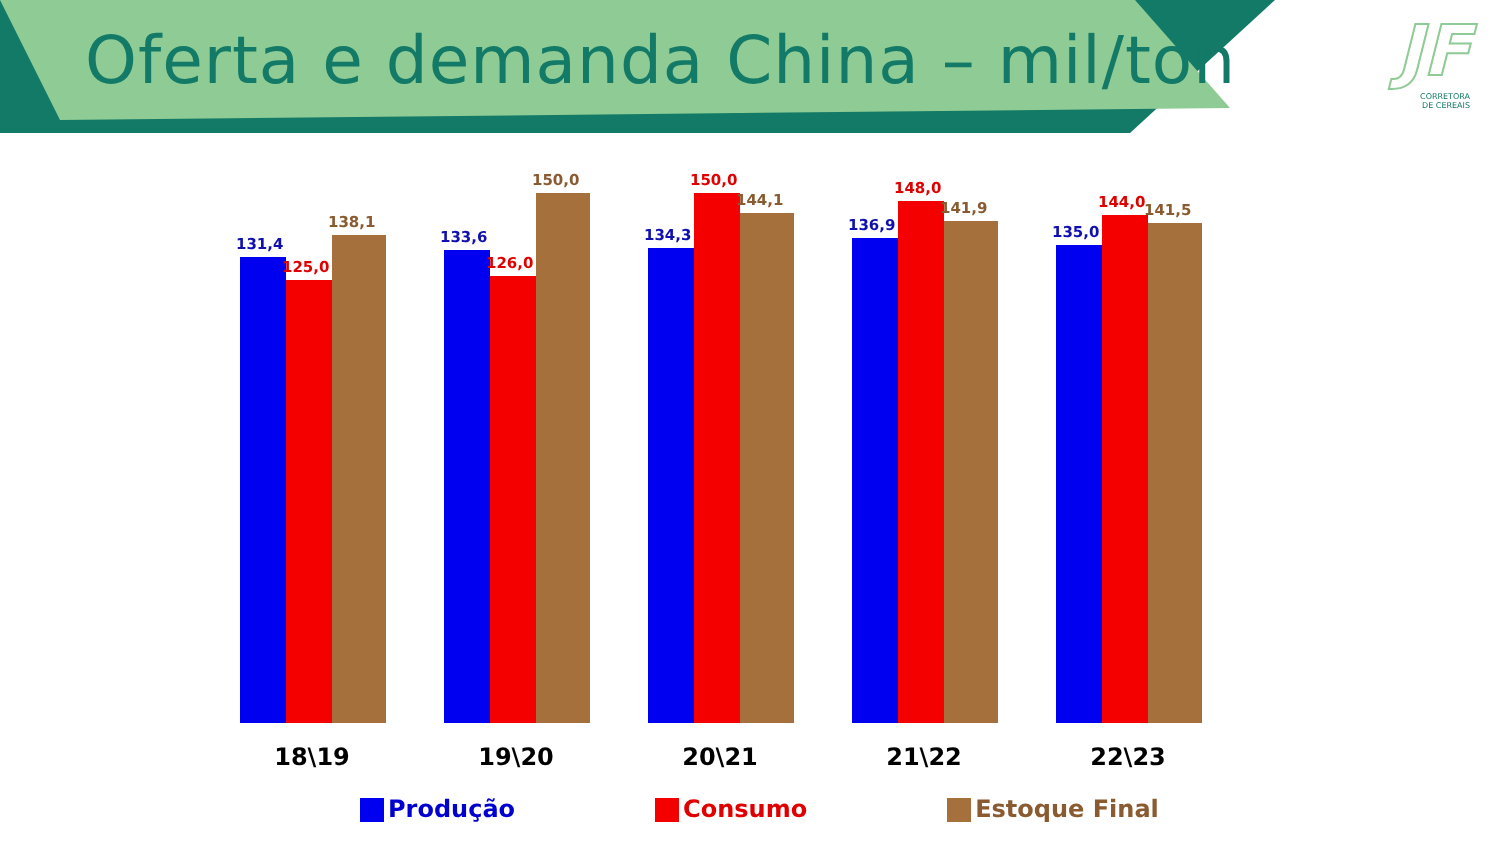Oferta e demanda China – mil/ton
JF
CORRETORA
DE CEREAIS
131,4
125,0
138,1
133,6
126,0
150,0
134,3
150,0
144,1
136,9
148,0
141,9
135,0
144,0
141,5
18\19 19\20 20\21 21\22 22\23
Produção Consumo Estoque Final